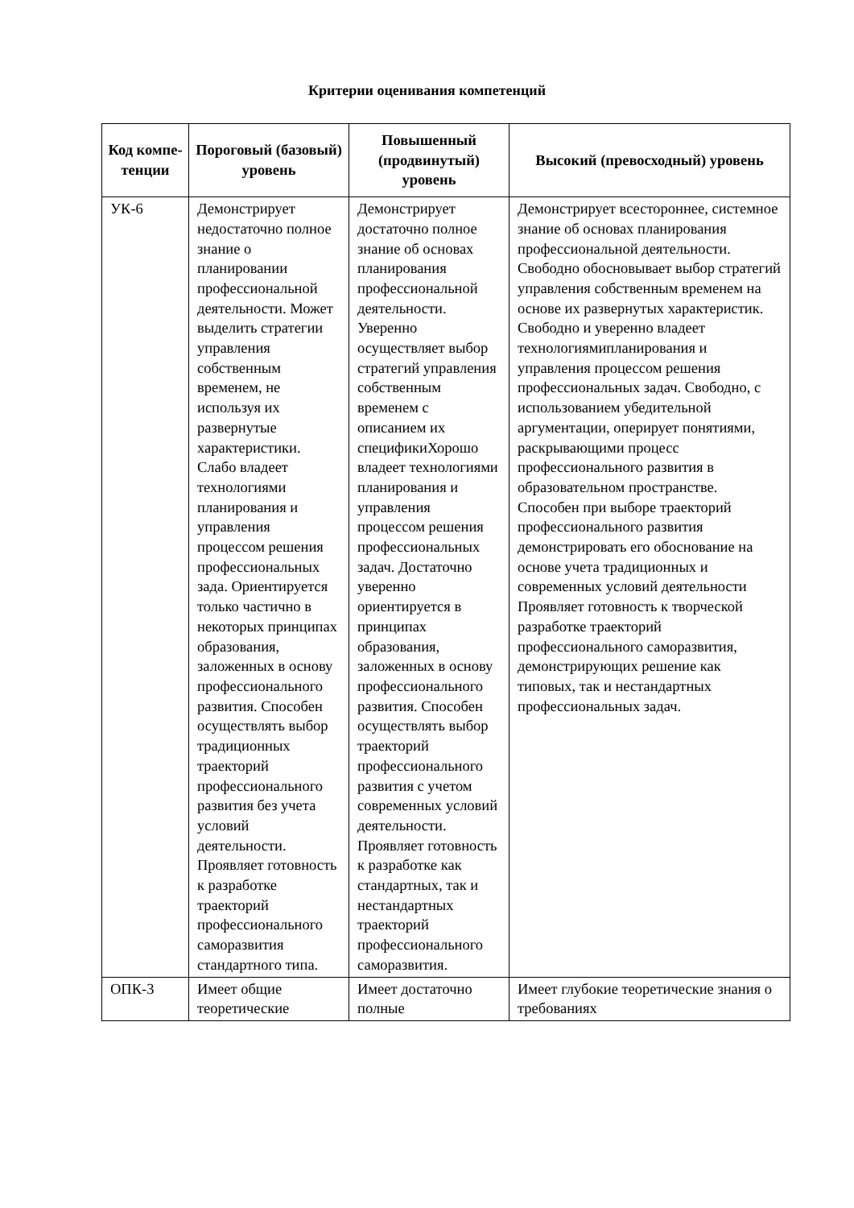Критерии оценивания компетенций
| Код компе-тенции | Пороговый (базовый) уровень | Повышенный (продвинутый) уровень | Высокий (превосходный) уровень |
| --- | --- | --- | --- |
| УК-6 | Демонстрирует недостаточно полное знание о планировании профессиональной деятельности. Может выделить стратегии управления собственным временем, не используя их развернутые характеристики. Слабо владеет технологиями планирования и управления процессом решения профессиональных зада. Ориентируется только частично в некоторых принципах образования, заложенных в основу профессионального развития. Способен осуществлять выбор традиционных траекторий профессионального развития без учета условий деятельности. Проявляет готовность к разработке траекторий профессионального саморазвития стандартного типа. | Демонстрирует достаточно полное знание об основах планирования профессиональной деятельности. Уверенно осуществляет выбор стратегий управления собственным временем с описанием их спецификиХорошо владеет технологиями планирования и управления процессом решения профессиональных задач. Достаточно уверенно ориентируется в принципах образования, заложенных в основу профессионального развития. Способен осуществлять выбор траекторий профессионального развития с учетом современных условий деятельности. Проявляет готовность к разработке как стандартных, так и нестандартных траекторий профессионального саморазвития. | Демонстрирует всестороннее, системное знание об основах планирования профессиональной деятельности. Свободно обосновывает выбор стратегий управления собственным временем на основе их развернутых характеристик. Свободно и уверенно владеет технологиямипланирования и управления процессом решения профессиональных задач. Свободно, с использованием убедительной аргументации, оперирует понятиями, раскрывающими процесс профессионального развития в образовательном пространстве. Способен при выборе траекторий профессионального развития демонстрировать его обоснование на основе учета традиционных и современных условий деятельности Проявляет готовность к творческой разработке траекторий профессионального саморазвития, демонстрирующих решение как типовых, так и нестандартных профессиональных задач. |
| ОПК-3 | Имеет общие теоретические | Имеет достаточно полные | Имеет глубокие теоретические знания о требованиях |